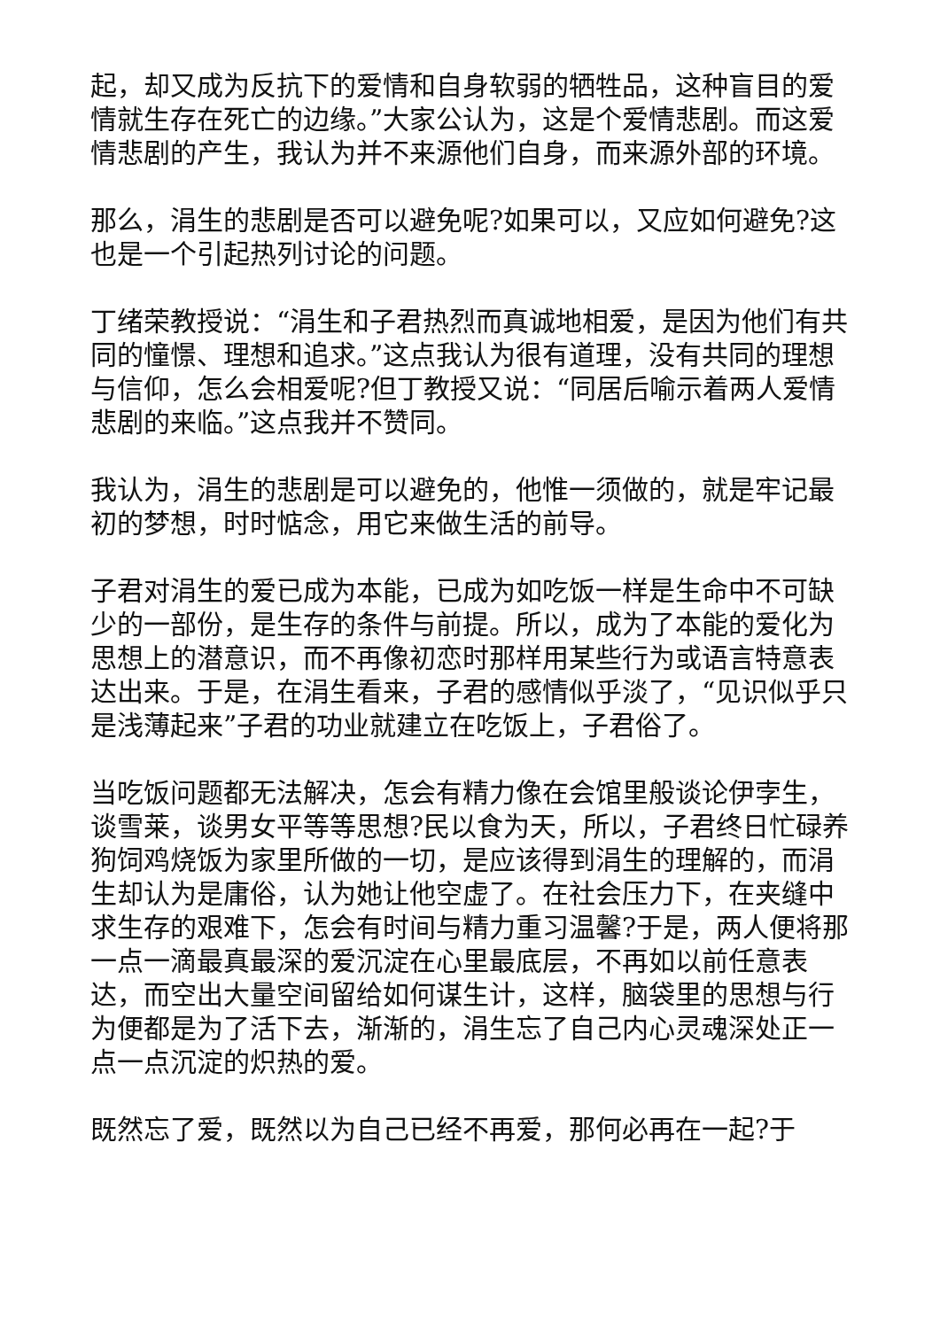起，却又成为反抗下的爱情和自身软弱的牺牲品，这种盲目的爱情就生存在死亡的边缘。”大家公认为，这是个爱情悲剧。而这爱情悲剧的产生，我认为并不来源他们自身，而来源外部的环境。
那么，涓生的悲剧是否可以避免呢?如果可以，又应如何避免?这也是一个引起热列讨论的问题。
丁绪荣教授说：“涓生和子君热烈而真诚地相爱，是因为他们有共同的憧憬、理想和追求。”这点我认为很有道理，没有共同的理想与信仰，怎么会相爱呢?但丁教授又说：“同居后喻示着两人爱情悲剧的来临。”这点我并不赞同。
我认为，涓生的悲剧是可以避免的，他惟一须做的，就是牢记最初的梦想，时时惦念，用它来做生活的前导。
子君对涓生的爱已成为本能，已成为如吃饭一样是生命中不可缺少的一部份，是生存的条件与前提。所以，成为了本能的爱化为思想上的潜意识，而不再像初恋时那样用某些行为或语言特意表达出来。于是，在涓生看来，子君的感情似乎淡了，“见识似乎只是浅薄起来”子君的功业就建立在吃饭上，子君俗了。
当吃饭问题都无法解决，怎会有精力像在会馆里般谈论伊孛生，谈雪莱，谈男女平等等思想?民以食为天，所以，子君终日忙碌养狗饲鸡烧饭为家里所做的一切，是应该得到涓生的理解的，而涓生却认为是庸俗，认为她让他空虚了。在社会压力下，在夹缝中求生存的艰难下，怎会有时间与精力重习温馨?于是，两人便将那一点一滴最真最深的爱沉淀在心里最底层，不再如以前任意表达，而空出大量空间留给如何谋生计，这样，脑袋里的思想与行为便都是为了活下去，渐渐的，涓生忘了自己内心灵魂深处正一点一点沉淀的炽热的爱。
既然忘了爱，既然以为自己已经不再爱，那何必再在一起?于